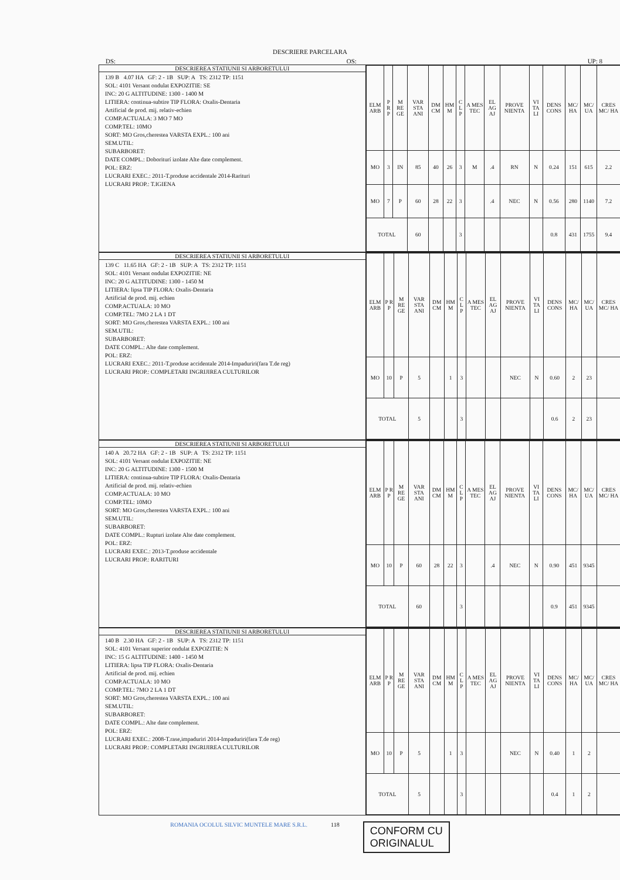DESCRIERE PARCELARA
DS: OS: UP: 8
DESCRIEREA STATIUNII SI ARBORETULUI
139 B 4.07 HA GF: 2 - 1B SUP: A TS: 2312 TP: 1151
SOL: 4101 Versant ondulat EXPOZITIE: SE
INC: 20 G ALTITUDINE: 1300 - 1400 M
LITIERA: continua-subtire TIP FLORA: Oxalis-Dentaria
Artificial de prod. mij. relativ-echien
COMP.ACTUALA: 3 MO 7 MO
COMP.TEL: 10MO
SORT: MO Gros,cherestea VARSTA EXPL.: 100 ani
SEM.UTIL:
SUBARBORET:
DATE COMPL.: Doboriturí izolate Alte date complement.
POL: ERZ:
LUCRARI EXEC.: 2011-T.produse accidentale 2014-Rarituri
LUCRARI PROP.: T.IGIENA
| ELM ARB | P R P | M RE GE | VAR STA ANI | DM CM | HM M | C L P | A MES TEC | EL AG AJ | PROVE NIENTA | VI TA LI | DENS CONS | MC/ HA | MC/ UA | CRES MC/ HA |
| --- | --- | --- | --- | --- | --- | --- | --- | --- | --- | --- | --- | --- | --- | --- |
| MO | 3 | IN | 85 | 40 | 26 | 3 | M | .4 | RN | N | 0.24 | 151 | 615 | 2.2 |
| MO | 7 | P | 60 | 28 | 22 | 3 | | .4 | NEC | N | 0.56 | 280 | 1140 | 7.2 |
| TOTAL | | | 60 | | | 3 | | | | | 0.8 | 431 | 1755 | 9.4 |
DESCRIEREA STATIUNII SI ARBORETULUI
139 C 11.65 HA GF: 2 - 1B SUP: A TS: 2312 TP: 1151
SOL: 4101 Versant ondulat EXPOZITIE: NE
INC: 20 G ALTITUDINE: 1300 - 1450 M
LITIERA: lipsa TIP FLORA: Oxalis-Dentaria
Artificial de prod. mij. echien
COMP.ACTUALA: 10 MO
COMP.TEL: 7MO 2 LA 1 DT
SORT: MO Gros,cherestea VARSTA EXPL.: 100 ani
SEM.UTIL:
SUBARBORET:
DATE COMPL.: Alte date complement.
POL: ERZ:
LUCRARI EXEC.: 2011-T.produse accidentale 2014-Impaduriri(fara T.de reg)
LUCRARI PROP.: COMPLETARI INGRIJIREA CULTURILOR
| ELM ARB | P R P | M RE GE | VAR STA ANI | DM CM | HM M | C L P | A MES TEC | EL AG AJ | PROVE NIENTA | VI TA LI | DENS CONS | MC/ HA | MC/ UA | CRES MC/ HA |
| --- | --- | --- | --- | --- | --- | --- | --- | --- | --- | --- | --- | --- | --- | --- |
| MO | 10 | P | 5 | | 1 | 3 | | | NEC | N | 0.60 | 2 | 23 | |
| TOTAL | | | 5 | | | 3 | | | | | 0.6 | 2 | 23 | |
DESCRIEREA STATIUNII SI ARBORETULUI
140 A 20.72 HA GF: 2 - 1B SUP: A TS: 2312 TP: 1151
SOL: 4101 Versant ondulat EXPOZITIE: NE
INC: 20 G ALTITUDINE: 1300 - 1500 M
LITIERA: continua-subtire TIP FLORA: Oxalis-Dentaria
Artificial de prod. mij. relativ-echien
COMP.ACTUALA: 10 MO
COMP.TEL: 10MO
SORT: MO Gros,cherestea VARSTA EXPL.: 100 ani
SEM.UTIL:
SUBARBORET:
DATE COMPL.: Rupturi izolate Alte date complement.
POL: ERZ:
LUCRARI EXEC.: 2013-T.produse accidentale
LUCRARI PROP.: RARITURI
| ELM ARB | P R P | M RE GE | VAR STA ANI | DM CM | HM M | C L P | A MES TEC | EL AG AJ | PROVE NIENTA | VI TA LI | DENS CONS | MC/ HA | MC/ UA | CRES MC/ HA |
| --- | --- | --- | --- | --- | --- | --- | --- | --- | --- | --- | --- | --- | --- | --- |
| MO | 10 | P | 60 | 28 | 22 | 3 | | .4 | NEC | N | 0.90 | 451 | 9345 | |
| TOTAL | | | 60 | | | 3 | | | | | 0.9 | 451 | 9345 | |
DESCRIEREA STATIUNII SI ARBORETULUI
140 B 2.30 HA GF: 2 - 1B SUP: A TS: 2312 TP: 1151
SOL: 4101 Versant superior ondulat EXPOZITIE: N
INC: 15 G ALTITUDINE: 1400 - 1450 M
LITIERA: lipsa TIP FLORA: Oxalis-Dentaria
Artificial de prod. mij. echien
COMP.ACTUALA: 10 MO
COMP.TEL: 7MO 2 LA 1 DT
SORT: MO Gros,cherestea VARSTA EXPL.: 100 ani
SEM.UTIL:
SUBARBORET:
DATE COMPL.: Alte date complement.
POL: ERZ:
LUCRARI EXEC.: 2008-T.rase,impaduriri 2014-Impaduriri(fara T.de reg)
LUCRARI PROP.: COMPLETARI INGRIJIREA CULTURILOR
| ELM ARB | P R P | M RE GE | VAR STA ANI | DM CM | HM M | C L P | A MES TEC | EL AG AJ | PROVE NIENTA | VI TA LI | DENS CONS | MC/ HA | MC/ UA | CRES MC/ HA |
| --- | --- | --- | --- | --- | --- | --- | --- | --- | --- | --- | --- | --- | --- | --- |
| MO | 10 | P | 5 | | 1 | 3 | | | NEC | N | 0.40 | 1 | 2 | |
| TOTAL | | | 5 | | | 3 | | | | | 0.4 | 1 | 2 | |
ROMANIA OCOLUL SILVIC MUNTELE MARE S.R.L. 118 CONFORM CU
ORIGINALUL